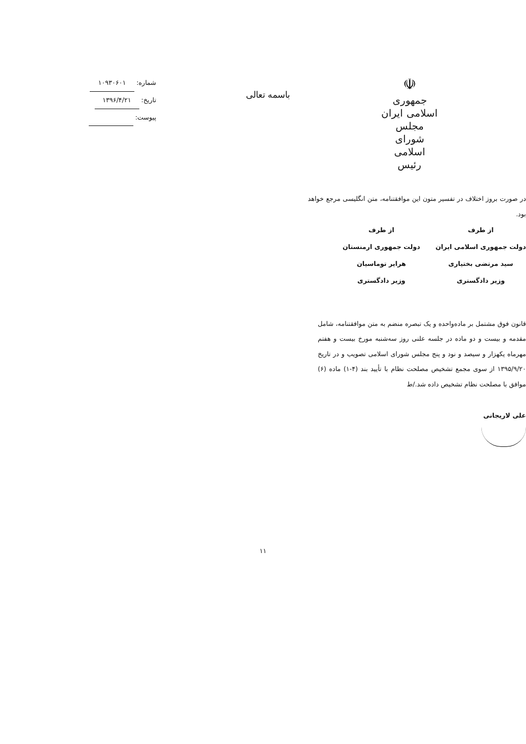☫
جمهوری اسلامی ایران
مجلس شورای اسلامی
رئیس
باسمه تعالی
شماره: ۱۰۹۳۰۶۰۱
تاریخ: ۱۳۹۶/۴/۲۱
پیوست:
در صورت بروز اختلاف در تفسیر متون این موافقتنامه، متن انگلیسی مرجع خواهد بود.
از طرف
دولت جمهوری اسلامی ایران
سید مرتضی بختیاری
وزیر دادگستری
از طرف
دولت جمهوری ارمنستان
هرایر توماسیان
وزیر دادگستری
قانون فوق مشتمل بر ماده‌واحده و یک تبصره منضم به متن موافقتنامه، شامل مقدمه و بیست و دو ماده در جلسه علنی روز سه‌شنبه مورخ بیست و هفتم مهرماه یکهزار و سیصد و نود و پنج مجلس شورای اسلامی تصویب و در تاریخ ۱۳۹۵/۹/۲۰ از سوی مجمع تشخیص مصلحت نظام با تأیید بند (۴-۱) ماده (۶) موافق با مصلحت نظام تشخیص داده شد./ط
علی لاریجانی
۱۱